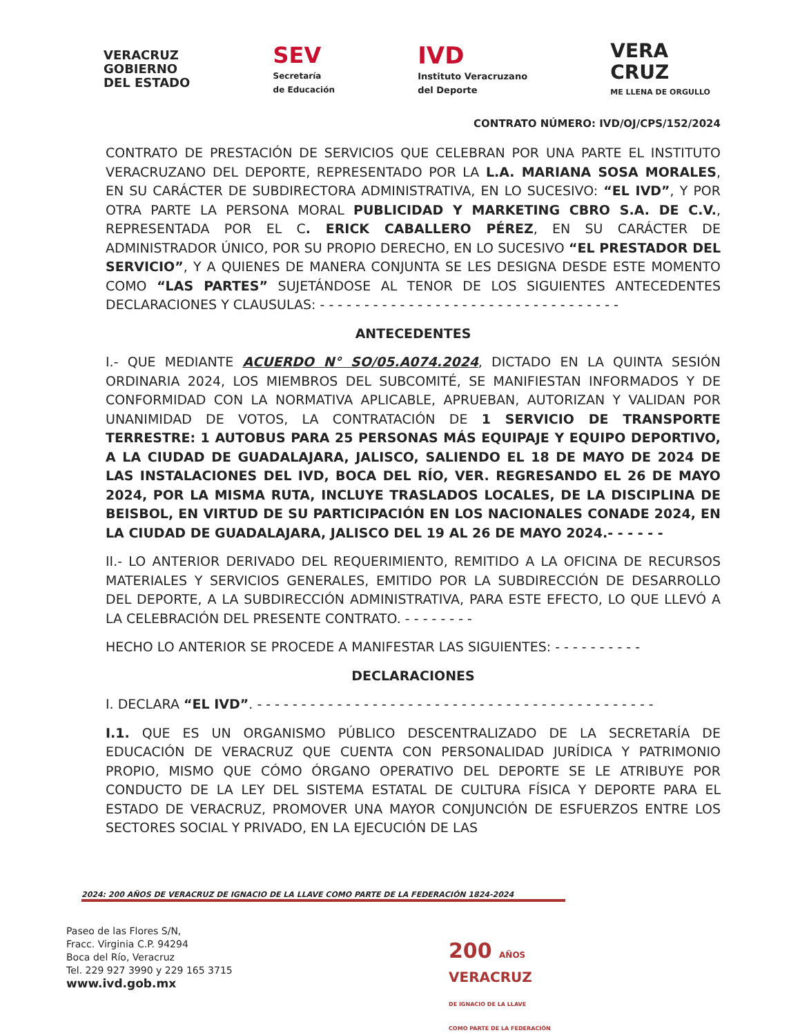VERACRUZ
GOBIERNO
DEL ESTADO
SEV
Secretaría
de Educación
IVD
Instituto Veracruzano
del Deporte
VERA
CRUZ
ME LLENA DE ORGULLO
CONTRATO NÚMERO: IVD/OJ/CPS/152/2024
CONTRATO DE PRESTACIÓN DE SERVICIOS QUE CELEBRAN POR UNA PARTE EL INSTITUTO VERACRUZANO DEL DEPORTE, REPRESENTADO POR LA L.A. MARIANA SOSA MORALES, EN SU CARÁCTER DE SUBDIRECTORA ADMINISTRATIVA, EN LO SUCESIVO: “EL IVD”, Y POR OTRA PARTE LA PERSONA MORAL PUBLICIDAD Y MARKETING CBRO S.A. DE C.V., REPRESENTADA POR EL C. ERICK CABALLERO PÉREZ, EN SU CARÁCTER DE ADMINISTRADOR ÚNICO, POR SU PROPIO DERECHO, EN LO SUCESIVO “EL PRESTADOR DEL SERVICIO”, Y A QUIENES DE MANERA CONJUNTA SE LES DESIGNA DESDE ESTE MOMENTO COMO “LAS PARTES” SUJETÁNDOSE AL TENOR DE LOS SIGUIENTES ANTECEDENTES DECLARACIONES Y CLAUSULAS: - - - - - - - - - - - - - - - - - - - - - - - - - - - - - - - - - -
ANTECEDENTES
I.- QUE MEDIANTE ACUERDO N° SO/05.A074.2024, DICTADO EN LA QUINTA SESIÓN ORDINARIA 2024, LOS MIEMBROS DEL SUBCOMITÉ, SE MANIFIESTAN INFORMADOS Y DE CONFORMIDAD CON LA NORMATIVA APLICABLE, APRUEBAN, AUTORIZAN Y VALIDAN POR UNANIMIDAD DE VOTOS, LA CONTRATACIÓN DE 1 SERVICIO DE TRANSPORTE TERRESTRE: 1 AUTOBUS PARA 25 PERSONAS MÁS EQUIPAJE Y EQUIPO DEPORTIVO, A LA CIUDAD DE GUADALAJARA, JALISCO, SALIENDO EL 18 DE MAYO DE 2024 DE LAS INSTALACIONES DEL IVD, BOCA DEL RÍO, VER. REGRESANDO EL 26 DE MAYO 2024, POR LA MISMA RUTA, INCLUYE TRASLADOS LOCALES, DE LA DISCIPLINA DE BEISBOL, EN VIRTUD DE SU PARTICIPACIÓN EN LOS NACIONALES CONADE 2024, EN LA CIUDAD DE GUADALAJARA, JALISCO DEL 19 AL 26 DE MAYO 2024.- - - - - -
II.- LO ANTERIOR DERIVADO DEL REQUERIMIENTO, REMITIDO A LA OFICINA DE RECURSOS MATERIALES Y SERVICIOS GENERALES, EMITIDO POR LA SUBDIRECCIÓN DE DESARROLLO DEL DEPORTE, A LA SUBDIRECCIÓN ADMINISTRATIVA, PARA ESTE EFECTO, LO QUE LLEVÓ A LA CELEBRACIÓN DEL PRESENTE CONTRATO. - - - - - - - -
HECHO LO ANTERIOR SE PROCEDE A MANIFESTAR LAS SIGUIENTES: - - - - - - - - - -
DECLARACIONES
I. DECLARA “EL IVD”. - - - - - - - - - - - - - - - - - - - - - - - - - - - - - - - - - - - - - - - - - - - - -
I.1. QUE ES UN ORGANISMO PÚBLICO DESCENTRALIZADO DE LA SECRETARÍA DE EDUCACIÓN DE VERACRUZ QUE CUENTA CON PERSONALIDAD JURÍDICA Y PATRIMONIO PROPIO, MISMO QUE CÓMO ÓRGANO OPERATIVO DEL DEPORTE SE LE ATRIBUYE POR CONDUCTO DE LA LEY DEL SISTEMA ESTATAL DE CULTURA FÍSICA Y DEPORTE PARA EL ESTADO DE VERACRUZ, PROMOVER UNA MAYOR CONJUNCIÓN DE ESFUERZOS ENTRE LOS SECTORES SOCIAL Y PRIVADO, EN LA EJECUCIÓN DE LAS
2024: 200 AÑOS DE VERACRUZ DE IGNACIO DE LA LLAVE COMO PARTE DE LA FEDERACIÓN 1824-2024
Paseo de las Flores S/N,
Fracc. Virginia C.P. 94294
Boca del Río, Veracruz
Tel. 229 927 3990 y 229 165 3715
www.ivd.gob.mx
200 AÑOS
VERACRUZ
DE IGNACIO DE LA LLAVE
COMO PARTE DE LA FEDERACIÓN